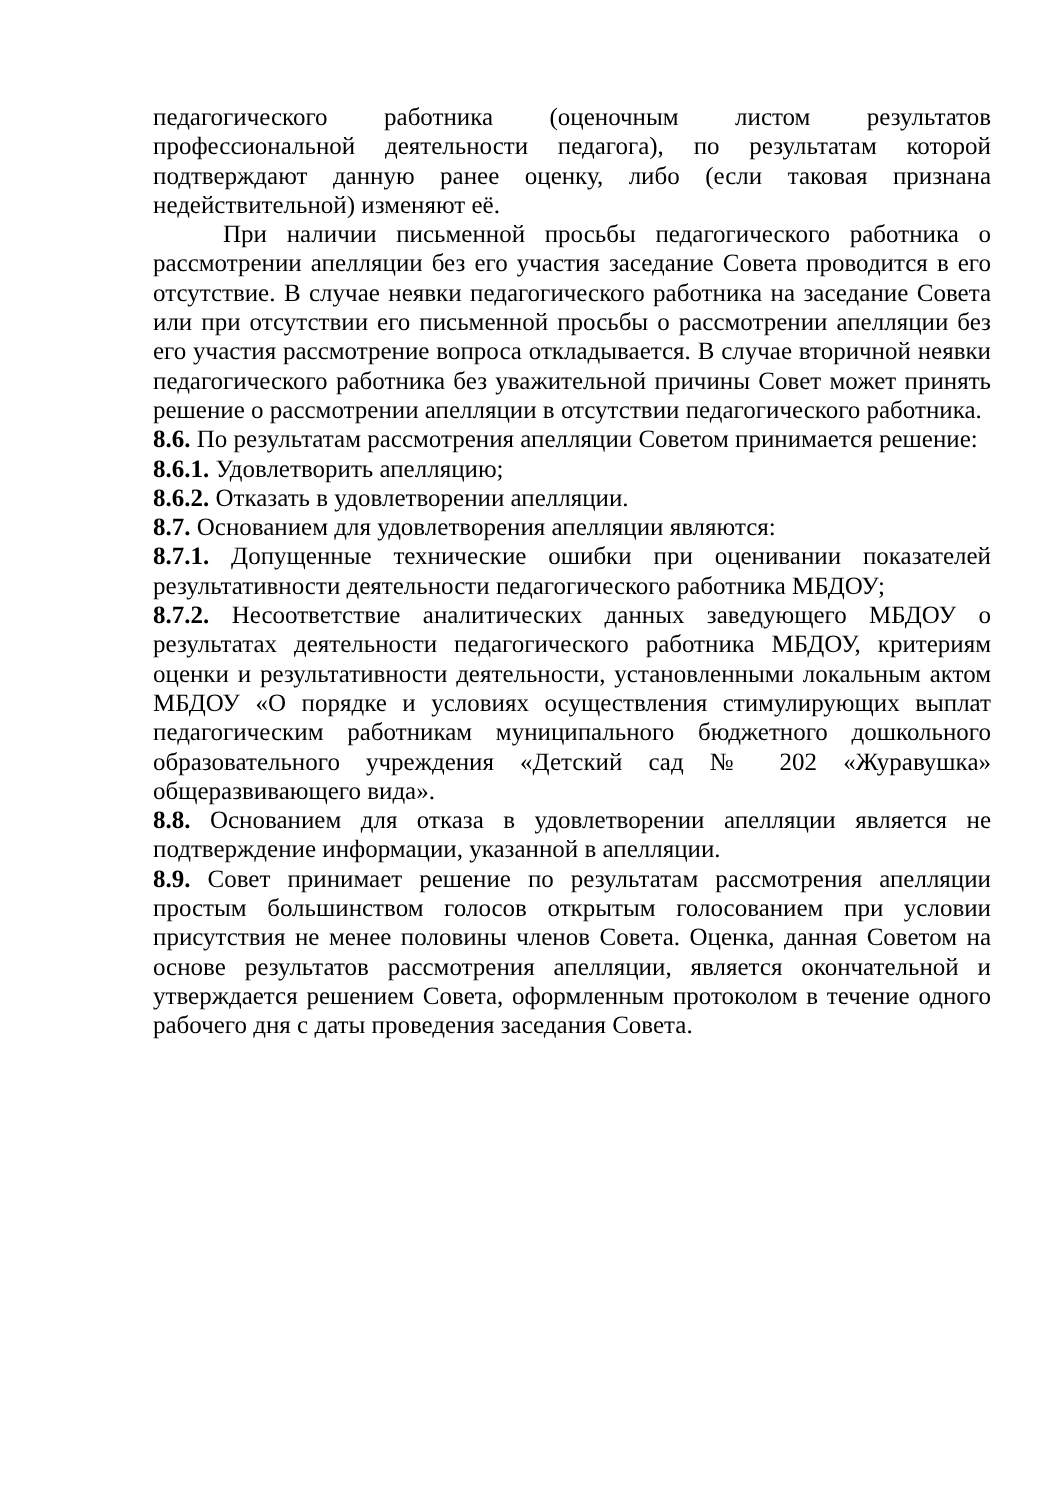педагогического работника (оценочным листом результатов профессиональной деятельности педагога), по результатам которой подтверждают данную ранее оценку, либо (если таковая признана недействительной) изменяют её.
При наличии письменной просьбы педагогического работника о рассмотрении апелляции без его участия заседание Совета проводится в его отсутствие. В случае неявки педагогического работника на заседание Совета или при отсутствии его письменной просьбы о рассмотрении апелляции без его участия рассмотрение вопроса откладывается. В случае вторичной неявки педагогического работника без уважительной причины Совет может принять решение о рассмотрении апелляции в отсутствии педагогического работника.
8.6. По результатам рассмотрения апелляции Советом принимается решение:
8.6.1. Удовлетворить апелляцию;
8.6.2. Отказать в удовлетворении апелляции.
8.7. Основанием для удовлетворения апелляции являются:
8.7.1. Допущенные технические ошибки при оценивании показателей результативности деятельности педагогического работника МБДОУ;
8.7.2. Несоответствие аналитических данных заведующего МБДОУ о результатах деятельности педагогического работника МБДОУ, критериям оценки и результативности деятельности, установленными локальным актом МБДОУ «О порядке и условиях осуществления стимулирующих выплат педагогическим работникам муниципального бюджетного дошкольного образовательного учреждения «Детский сад № 202 «Журавушка» общеразвивающего вида».
8.8. Основанием для отказа в удовлетворении апелляции является не подтверждение информации, указанной в апелляции.
8.9. Совет принимает решение по результатам рассмотрения апелляции простым большинством голосов открытым голосованием при условии присутствия не менее половины членов Совета. Оценка, данная Советом на основе результатов рассмотрения апелляции, является окончательной и утверждается решением Совета, оформленным протоколом в течение одного рабочего дня с даты проведения заседания Совета.